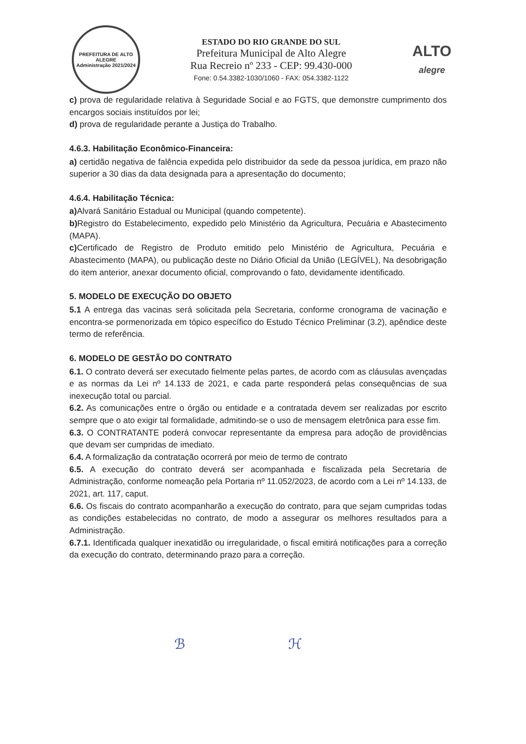PREFEITURA DE ALTO ALEGRE
Administração 2021/2024
ESTADO DO RIO GRANDE DO SUL
Prefeitura Municipal de Alto Alegre
Rua Recreio nº 233 - CEP: 99.430-000
Fone: 0.54.3382-1030/1060 - FAX: 054.3382-1122
ALTO
alegre
c) prova de regularidade relativa à Seguridade Social e ao FGTS, que demonstre cumprimento dos encargos sociais instituídos por lei;
d) prova de regularidade perante a Justiça do Trabalho.
4.6.3. Habilitação Econômico-Financeira:
a) certidão negativa de falência expedida pelo distribuidor da sede da pessoa jurídica, em prazo não superior a 30 dias da data designada para a apresentação do documento;
4.6.4. Habilitação Técnica:
a) Alvará Sanitário Estadual ou Municipal (quando competente).
b) Registro do Estabelecimento, expedido pelo Ministério da Agricultura, Pecuária e Abastecimento (MAPA).
c) Certificado de Registro de Produto emitido pelo Ministério de Agricultura, Pecuária e Abastecimento (MAPA), ou publicação deste no Diário Oficial da União (LEGÍVEL), Na desobrigação do item anterior, anexar documento oficial, comprovando o fato, devidamente identificado.
5. MODELO DE EXECUÇÃO DO OBJETO
5.1 A entrega das vacinas será solicitada pela Secretaria, conforme cronograma de vacinação e encontra-se pormenorizada em tópico específico do Estudo Técnico Preliminar (3.2), apêndice deste termo de referência.
6. MODELO DE GESTÃO DO CONTRATO
6.1. O contrato deverá ser executado fielmente pelas partes, de acordo com as cláusulas avençadas e as normas da Lei nº 14.133 de 2021, e cada parte responderá pelas consequências de sua inexecução total ou parcial.
6.2. As comunicações entre o órgão ou entidade e a contratada devem ser realizadas por escrito sempre que o ato exigir tal formalidade, admitindo-se o uso de mensagem eletrônica para esse fim.
6.3. O CONTRATANTE poderá convocar representante da empresa para adoção de providências que devam ser cumpridas de imediato.
6.4. A formalização da contratação ocorrerá por meio de termo de contrato
6.5. A execução do contrato deverá ser acompanhada e fiscalizada pela Secretaria de Administração, conforme nomeação pela Portaria nº 11.052/2023, de acordo com a Lei nº 14.133, de 2021, art. 117, caput.
6.6. Os fiscais do contrato acompanharão a execução do contrato, para que sejam cumpridas todas as condições estabelecidas no contrato, de modo a assegurar os melhores resultados para a Administração.
6.7.1. Identificada qualquer inexatidão ou irregularidade, o fiscal emitirá notificações para a correção da execução do contrato, determinando prazo para a correção.
ℬ ℋ